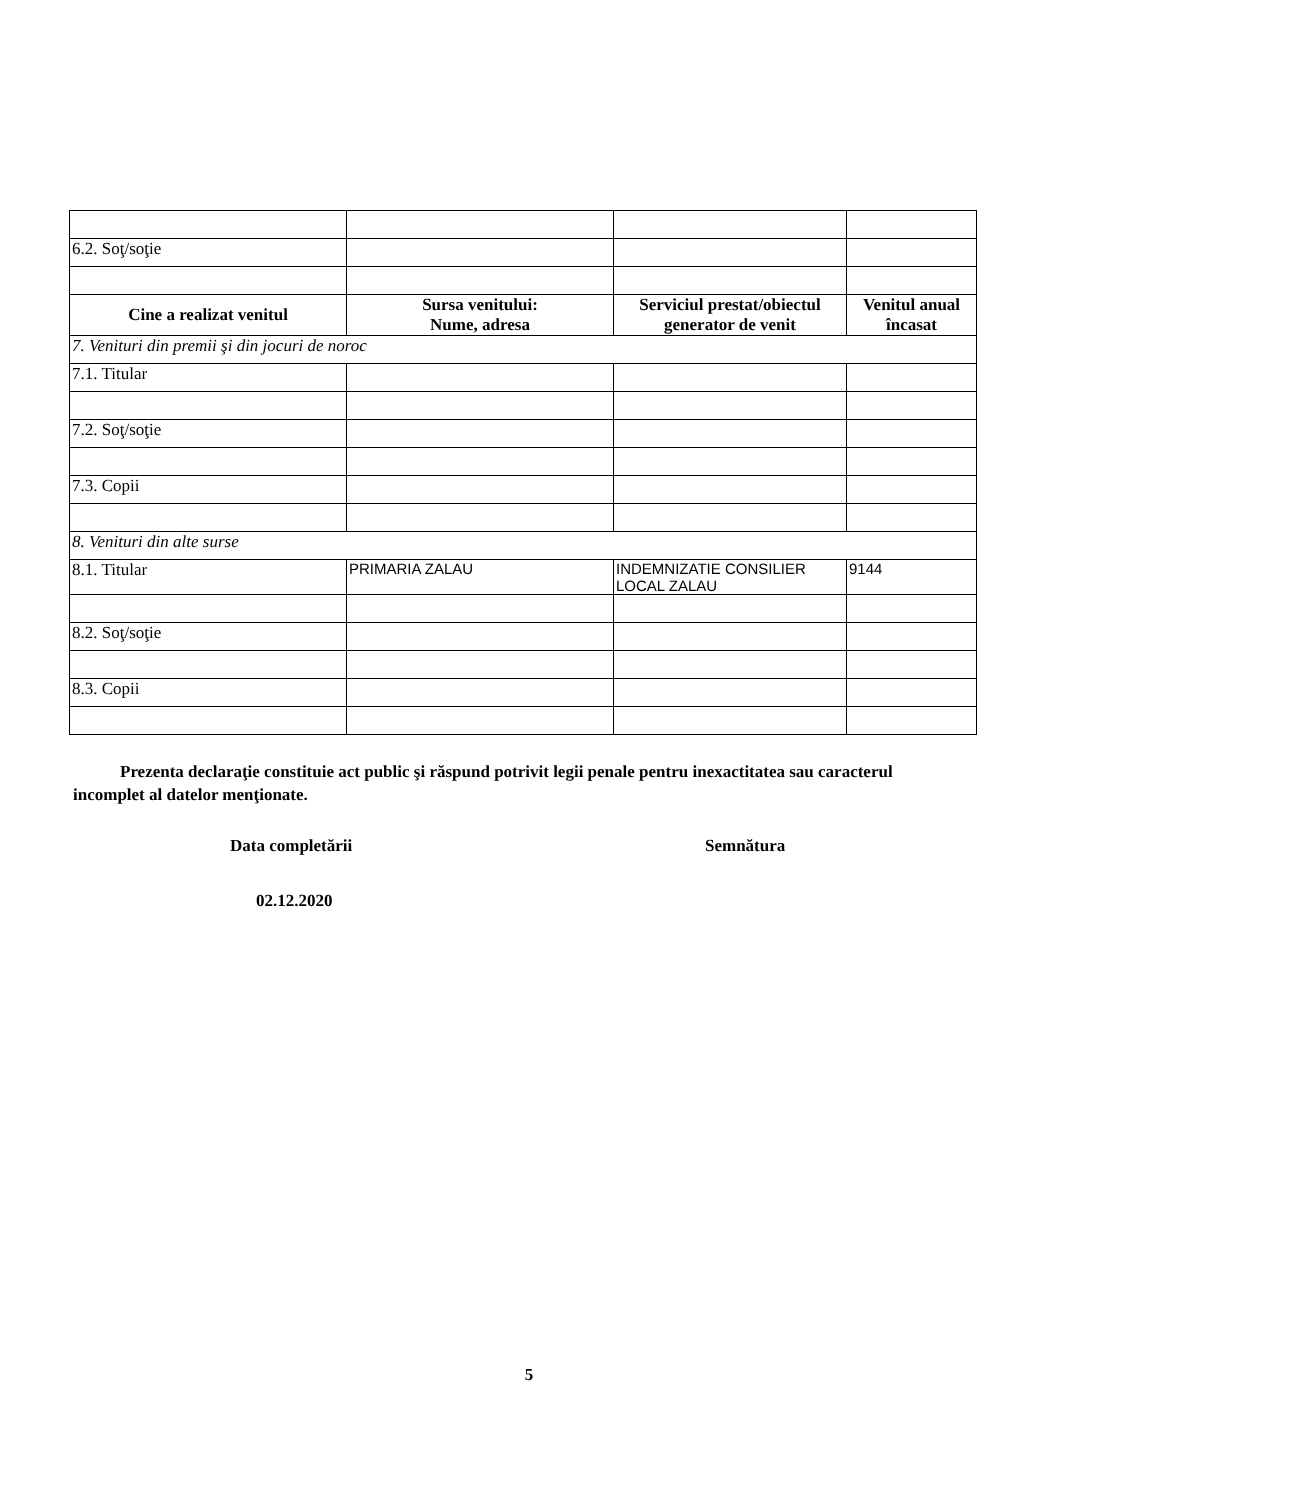| 6.2. Soţ/soţie | | | |
| Cine a realizat venitul | Sursa venitului: Nume, adresa | Serviciul prestat/obiectul generator de venit | Venitul anual încasat |
| 7. Venituri din premii şi din jocuri de noroc | | | |
| 7.1. Titular | | | |
| 7.2. Soţ/soţie | | | |
| 7.3. Copii | | | |
| 8. Venituri din alte surse | | | |
| 8.1. Titular | PRIMARIA ZALAU | INDEMNIZATIE CONSILIER LOCAL ZALAU | 9144 |
| 8.2. Soţ/soţie | | | |
| 8.3. Copii | | | |
Prezenta declaraţie constituie act public şi răspund potrivit legii penale pentru inexactitatea sau caracterul incomplet al datelor menţionate.
Data completării Semnătura
02.12.2020
5